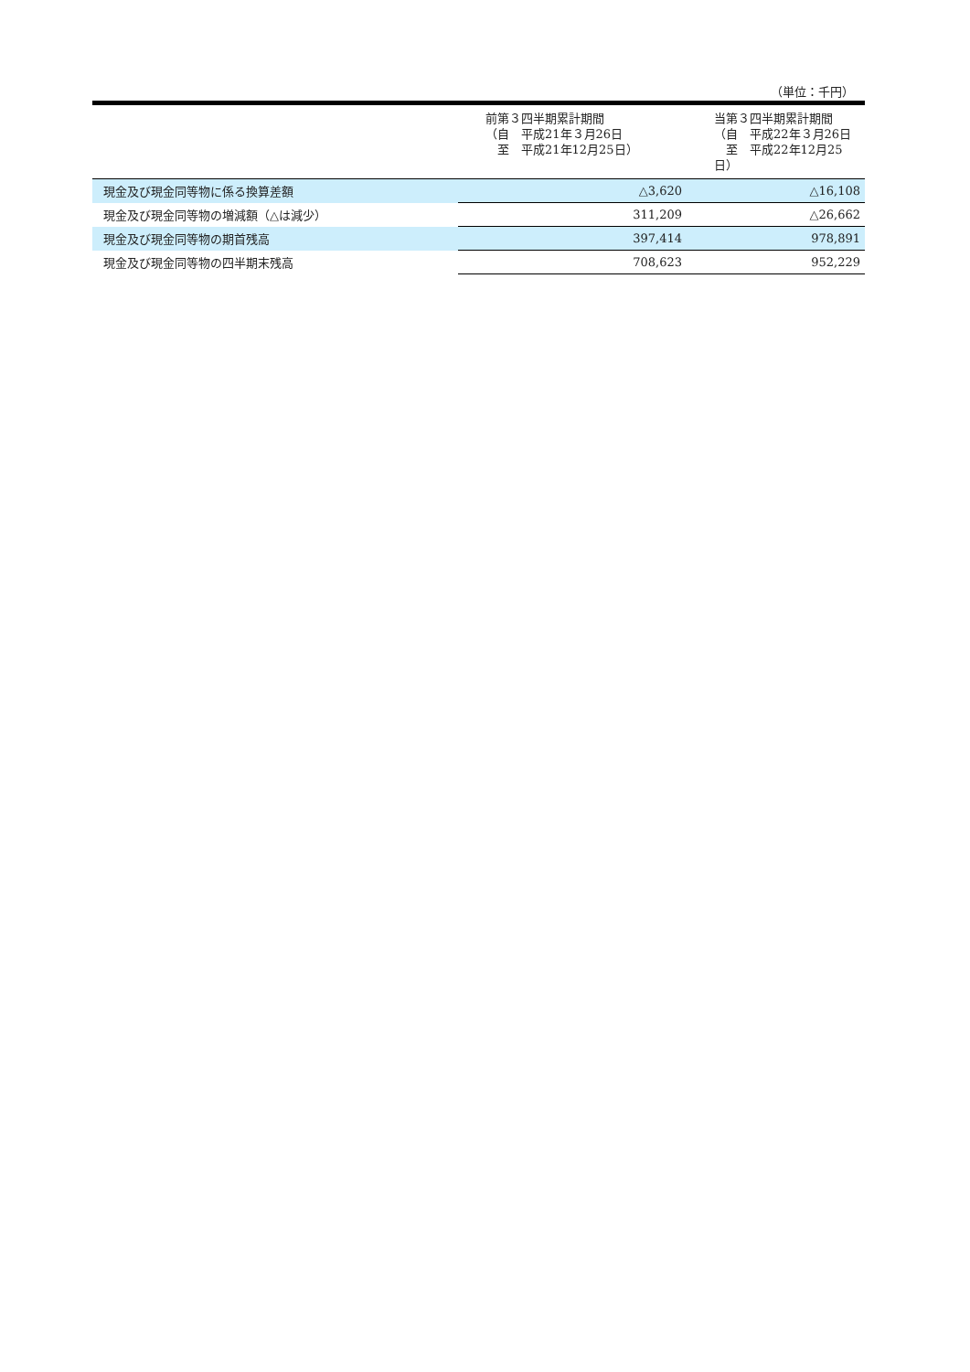（単位：千円）
| | 前第３四半期累計期間 （自 平成21年３月26日 至 平成21年12月25日） | 当第３四半期累計期間 （自 平成22年３月26日 至 平成22年12月25日） |
| --- | --- | --- |
| 現金及び現金同等物に係る換算差額 | △3,620 | △16,108 |
| 現金及び現金同等物の増減額（△は減少） | 311,209 | △26,662 |
| 現金及び現金同等物の期首残高 | 397,414 | 978,891 |
| 現金及び現金同等物の四半期末残高 | 708,623 | 952,229 |